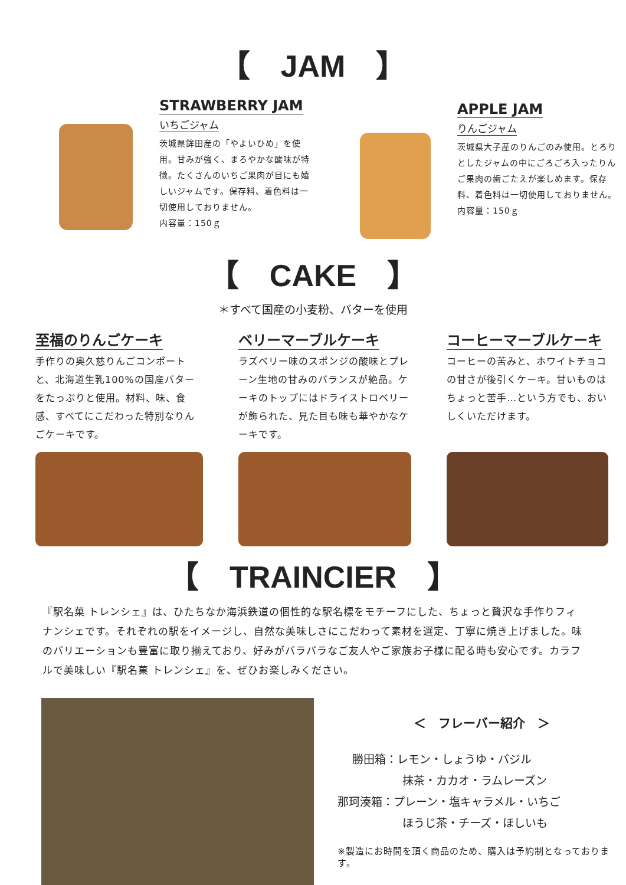【　JAM　】
STRAWBERRY JAM
いちごジャム
茨城県鉾田産の「やよいひめ」を使用。甘みが強く、まろやかな酸味が特徴。たくさんのいちご果肉が目にも嬉しいジャムです。保存料、着色料は一切使用しておりません。
内容量：150ｇ
APPLE JAM
りんごジャム
茨城県大子産のりんごのみ使用。とろりとしたジャムの中にごろごろ入ったりんご果肉の歯ごたえが楽しめます。保存料、着色料は一切使用しておりません。
内容量：150ｇ
【　CAKE　】
＊すべて国産の小麦粉、バターを使用
至福のりんごケーキ
手作りの奥久慈りんごコンポートと、北海道生乳100%の国産バターをたっぷりと使用。材料、味、食感、すべてにこだわった特別なりんごケーキです。
ベリーマーブルケーキ
ラズベリー味のスポンジの酸味とプレーン生地の甘みのバランスが絶品。ケーキのトップにはドライストロベリーが飾られた、見た目も味も華やかなケーキです。
コーヒーマーブルケーキ
コーヒーの苦みと、ホワイトチョコの甘さが後引くケーキ。甘いものはちょっと苦手…という方でも、おいしくいただけます。
【　TRAINCIER　】
『駅名菓 トレンシェ』は、ひたちなか海浜鉄道の個性的な駅名標をモチーフにした、ちょっと贅沢な手作りフィナンシェです。それぞれの駅をイメージし、自然な美味しさにこだわって素材を選定、丁寧に焼き上げました。味のバリエーションも豊富に取り揃えており、好みがバラバラなご友人やご家族お子様に配る時も安心です。カラフルで美味しい『駅名菓 トレンシェ』を、ぜひお楽しみください。
＜　フレーバー紹介　＞
勝田箱：レモン・しょうゆ・バジル
抹茶・カカオ・ラムレーズン
那珂湊箱：プレーン・塩キャラメル・いちご
ほうじ茶・チーズ・ほしいも
※製造にお時間を頂く商品のため、購入は予約制となっております。